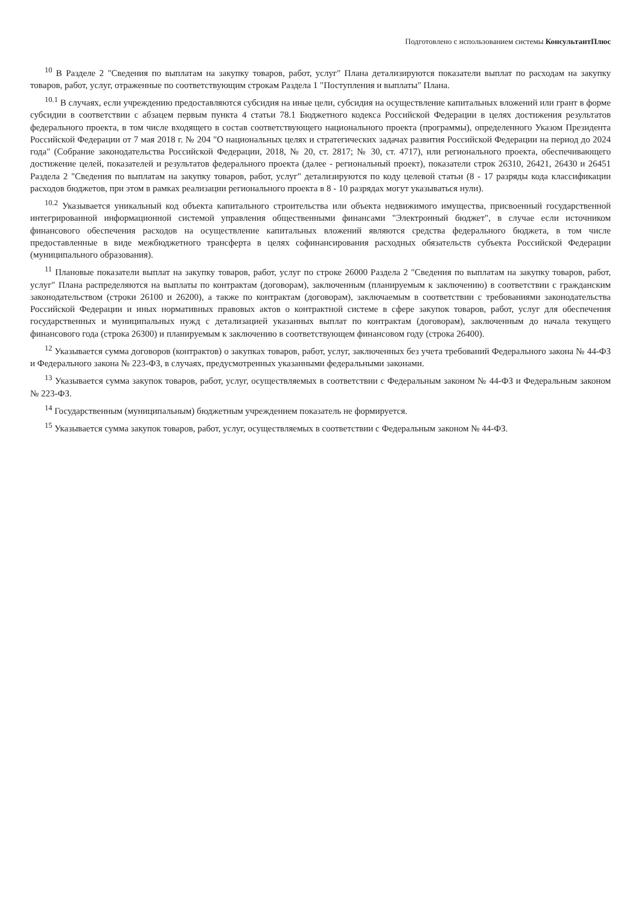Подготовлено с использованием системы КонсультантПлюс
<sup>10</sup> В Разделе 2 "Сведения по выплатам на закупку товаров, работ, услуг" Плана детализируются показатели выплат по расходам на закупку товаров, работ, услуг, отраженные по соответствующим строкам Раздела 1 "Поступления и выплаты" Плана.
<sup>10.1</sup> В случаях, если учреждению предоставляются субсидия на иные цели, субсидия на осуществление капитальных вложений или грант в форме субсидии в соответствии с абзацем первым пункта 4 статьи 78.1 Бюджетного кодекса Российской Федерации в целях достижения результатов федерального проекта, в том числе входящего в состав соответствующего национального проекта (программы), определенного Указом Президента Российской Федерации от 7 мая 2018 г. № 204 "О национальных целях и стратегических задачах развития Российской Федерации на период до 2024 года" (Собрание законодательства Российской Федерации, 2018, № 20, ст. 2817; № 30, ст. 4717), или регионального проекта, обеспечивающего достижение целей, показателей и результатов федерального проекта (далее - региональный проект), показатели строк 26310, 26421, 26430 и 26451 Раздела 2 "Сведения по выплатам на закупку товаров, работ, услуг" детализируются по коду целевой статьи (8 - 17 разряды кода классификации расходов бюджетов, при этом в рамках реализации регионального проекта в 8 - 10 разрядах могут указываться нули).
<sup>10.2</sup> Указывается уникальный код объекта капитального строительства или объекта недвижимого имущества, присвоенный государственной интегрированной информационной системой управления общественными финансами "Электронный бюджет", в случае если источником финансового обеспечения расходов на осуществление капитальных вложений являются средства федерального бюджета, в том числе предоставленные в виде межбюджетного трансферта в целях софинансирования расходных обязательств субъекта Российской Федерации (муниципального образования).
<sup>11</sup> Плановые показатели выплат на закупку товаров, работ, услуг по строке 26000 Раздела 2 "Сведения по выплатам на закупку товаров, работ, услуг" Плана распределяются на выплаты по контрактам (договорам), заключенным (планируемым к заключению) в соответствии с гражданским законодательством (строки 26100 и 26200), а также по контрактам (договорам), заключаемым в соответствии с требованиями законодательства Российской Федерации и иных нормативных правовых актов о контрактной системе в сфере закупок товаров, работ, услуг для обеспечения государственных и муниципальных нужд с детализацией указанных выплат по контрактам (договорам), заключенным до начала текущего финансового года (строка 26300) и планируемым к заключению в соответствующем финансовом году (строка 26400).
<sup>12</sup> Указывается сумма договоров (контрактов) о закупках товаров, работ, услуг, заключенных без учета требований Федерального закона № 44-ФЗ и Федерального закона № 223-ФЗ, в случаях, предусмотренных указанными федеральными законами.
<sup>13</sup> Указывается сумма закупок товаров, работ, услуг, осуществляемых в соответствии с Федеральным законом № 44-ФЗ и Федеральным законом № 223-ФЗ.
<sup>14</sup> Государственным (муниципальным) бюджетным учреждением показатель не формируется.
<sup>15</sup> Указывается сумма закупок товаров, работ, услуг, осуществляемых в соответствии с Федеральным законом № 44-ФЗ.